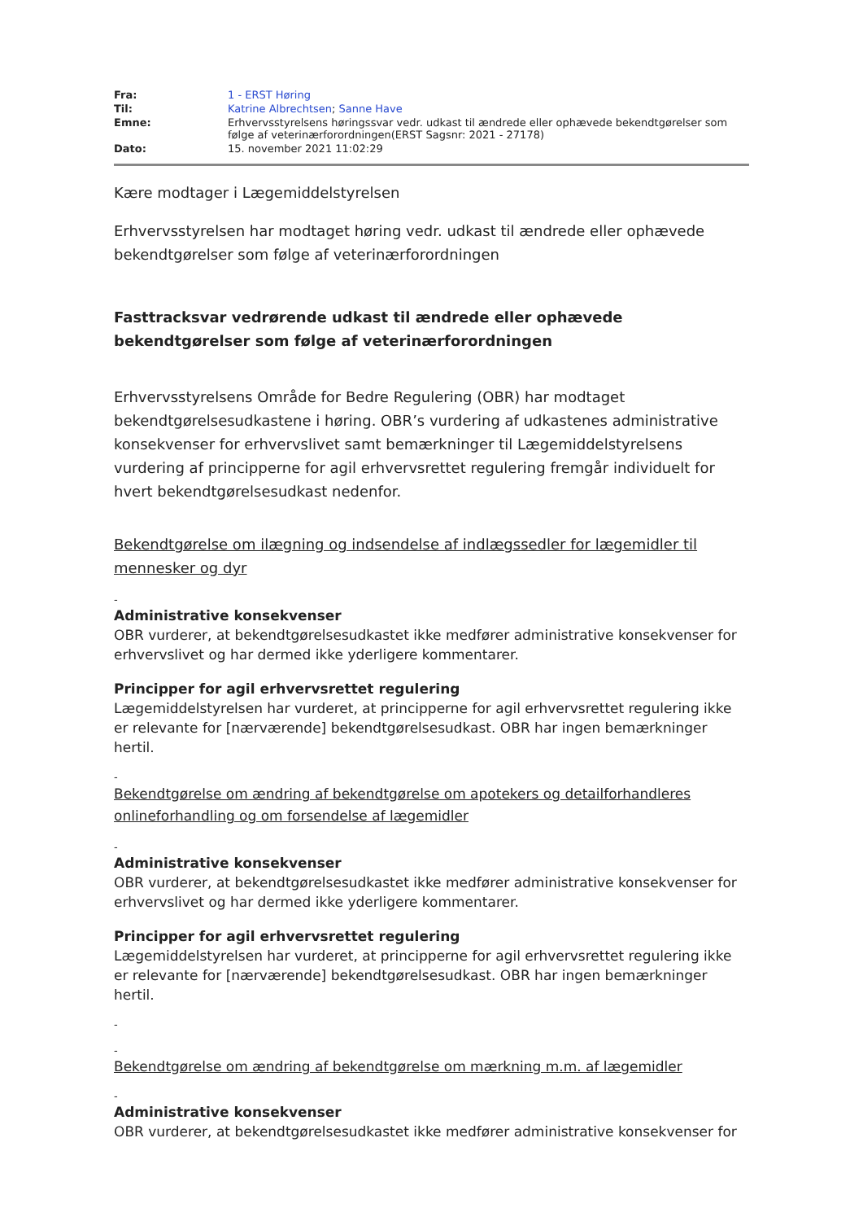| Fra: | 1 - ERST Høring |
| Til: | Katrine Albrechtsen ; Sanne Have |
| Emne: | Erhvervsstyrelsens høringssvar vedr. udkast til ændrede eller ophævede bekendtgørelser som følge af veterinærforordningen(ERST Sagsnr: 2021 - 27178) |
| Dato: | 15. november 2021 11:02:29 |
Kære modtager i Lægemiddelstyrelsen
Erhvervsstyrelsen har modtaget høring vedr. udkast til ændrede eller ophævede bekendtgørelser som følge af veterinærforordningen
Fasttracksvar vedrørende udkast til ændrede eller ophævede bekendtgørelser som følge af veterinærforordningen
Erhvervsstyrelsens Område for Bedre Regulering (OBR) har modtaget bekendtgørelsesudkastene i høring. OBR’s vurdering af udkastenes administrative konsekvenser for erhvervslivet samt bemærkninger til Lægemiddelstyrelsens vurdering af principperne for agil erhvervsrettet regulering fremgår individuelt for hvert bekendtgørelsesudkast nedenfor.
Bekendtgørelse om ilægning og indsendelse af indlægssedler for lægemidler til mennesker og dyr
-
Administrative konsekvenser
OBR vurderer, at bekendtgørelsesudkastet ikke medfører administrative konsekvenser for erhvervslivet og har dermed ikke yderligere kommentarer.
Principper for agil erhvervsrettet regulering
Lægemiddelstyrelsen har vurderet, at principperne for agil erhvervsrettet regulering ikke er relevante for [nærværende] bekendtgørelsesudkast. OBR har ingen bemærkninger hertil.
-
Bekendtgørelse om ændring af bekendtgørelse om apotekers og detailforhandleres onlineforhandling og om forsendelse af lægemidler
-
Administrative konsekvenser
OBR vurderer, at bekendtgørelsesudkastet ikke medfører administrative konsekvenser for erhvervslivet og har dermed ikke yderligere kommentarer.
Principper for agil erhvervsrettet regulering
Lægemiddelstyrelsen har vurderet, at principperne for agil erhvervsrettet regulering ikke er relevante for [nærværende] bekendtgørelsesudkast. OBR har ingen bemærkninger hertil.
-
-
Bekendtgørelse om ændring af bekendtgørelse om mærkning m.m. af lægemidler
-
Administrative konsekvenser
OBR vurderer, at bekendtgørelsesudkastet ikke medfører administrative konsekvenser for